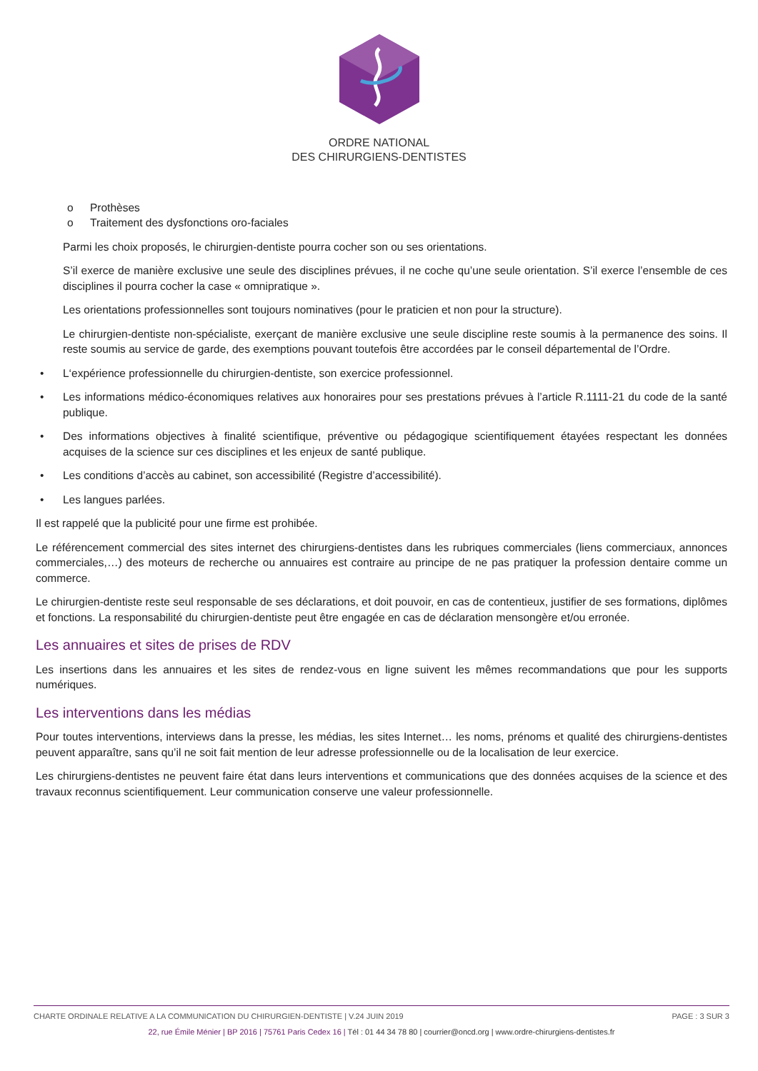ORDRE NATIONAL
DES CHIRURGIENS-DENTISTES
o Prothèses
o Traitement des dysfonctions oro-faciales
Parmi les choix proposés, le chirurgien-dentiste pourra cocher son ou ses orientations.
S’il exerce de manière exclusive une seule des disciplines prévues, il ne coche qu’une seule orientation. S’il exerce l’ensemble de ces disciplines il pourra cocher la case « omnipratique ».
Les orientations professionnelles sont toujours nominatives (pour le praticien et non pour la structure).
Le chirurgien-dentiste non-spécialiste, exerçant de manière exclusive une seule discipline reste soumis à la permanence des soins. Il reste soumis au service de garde, des exemptions pouvant toutefois être accordées par le conseil départemental de l’Ordre.
• L‘expérience professionnelle du chirurgien-dentiste, son exercice professionnel.
• Les informations médico-économiques relatives aux honoraires pour ses prestations prévues à l’article R.1111-21 du code de la santé publique.
• Des informations objectives à finalité scientifique, préventive ou pédagogique scientifiquement étayées respectant les données acquises de la science sur ces disciplines et les enjeux de santé publique.
• Les conditions d’accès au cabinet, son accessibilité (Registre d’accessibilité).
• Les langues parlées.
Il est rappelé que la publicité pour une firme est prohibée.
Le référencement commercial des sites internet des chirurgiens-dentistes dans les rubriques commerciales (liens commerciaux, annonces commerciales,…) des moteurs de recherche ou annuaires est contraire au principe de ne pas pratiquer la profession dentaire comme un commerce.
Le chirurgien-dentiste reste seul responsable de ses déclarations, et doit pouvoir, en cas de contentieux, justifier de ses formations, diplômes et fonctions. La responsabilité du chirurgien-dentiste peut être engagée en cas de déclaration mensongère et/ou erronée.
Les annuaires et sites de prises de RDV
Les insertions dans les annuaires et les sites de rendez-vous en ligne suivent les mêmes recommandations que pour les supports numériques.
Les interventions dans les médias
Pour toutes interventions, interviews dans la presse, les médias, les sites Internet… les noms, prénoms et qualité des chirurgiens-dentistes peuvent apparaître, sans qu’il ne soit fait mention de leur adresse professionnelle ou de la localisation de leur exercice.
Les chirurgiens-dentistes ne peuvent faire état dans leurs interventions et communications que des données acquises de la science et des travaux reconnus scientifiquement. Leur communication conserve une valeur professionnelle.
CHARTE ORDINALE RELATIVE A LA COMMUNICATION DU CHIRURGIEN-DENTISTE | V.24 JUIN 2019 PAGE : 3 SUR 3
22, rue Émile Ménier | BP 2016 | 75761 Paris Cedex 16 | Tél : 01 44 34 78 80 | courrier@oncd.org | www.ordre-chirurgiens-dentistes.fr